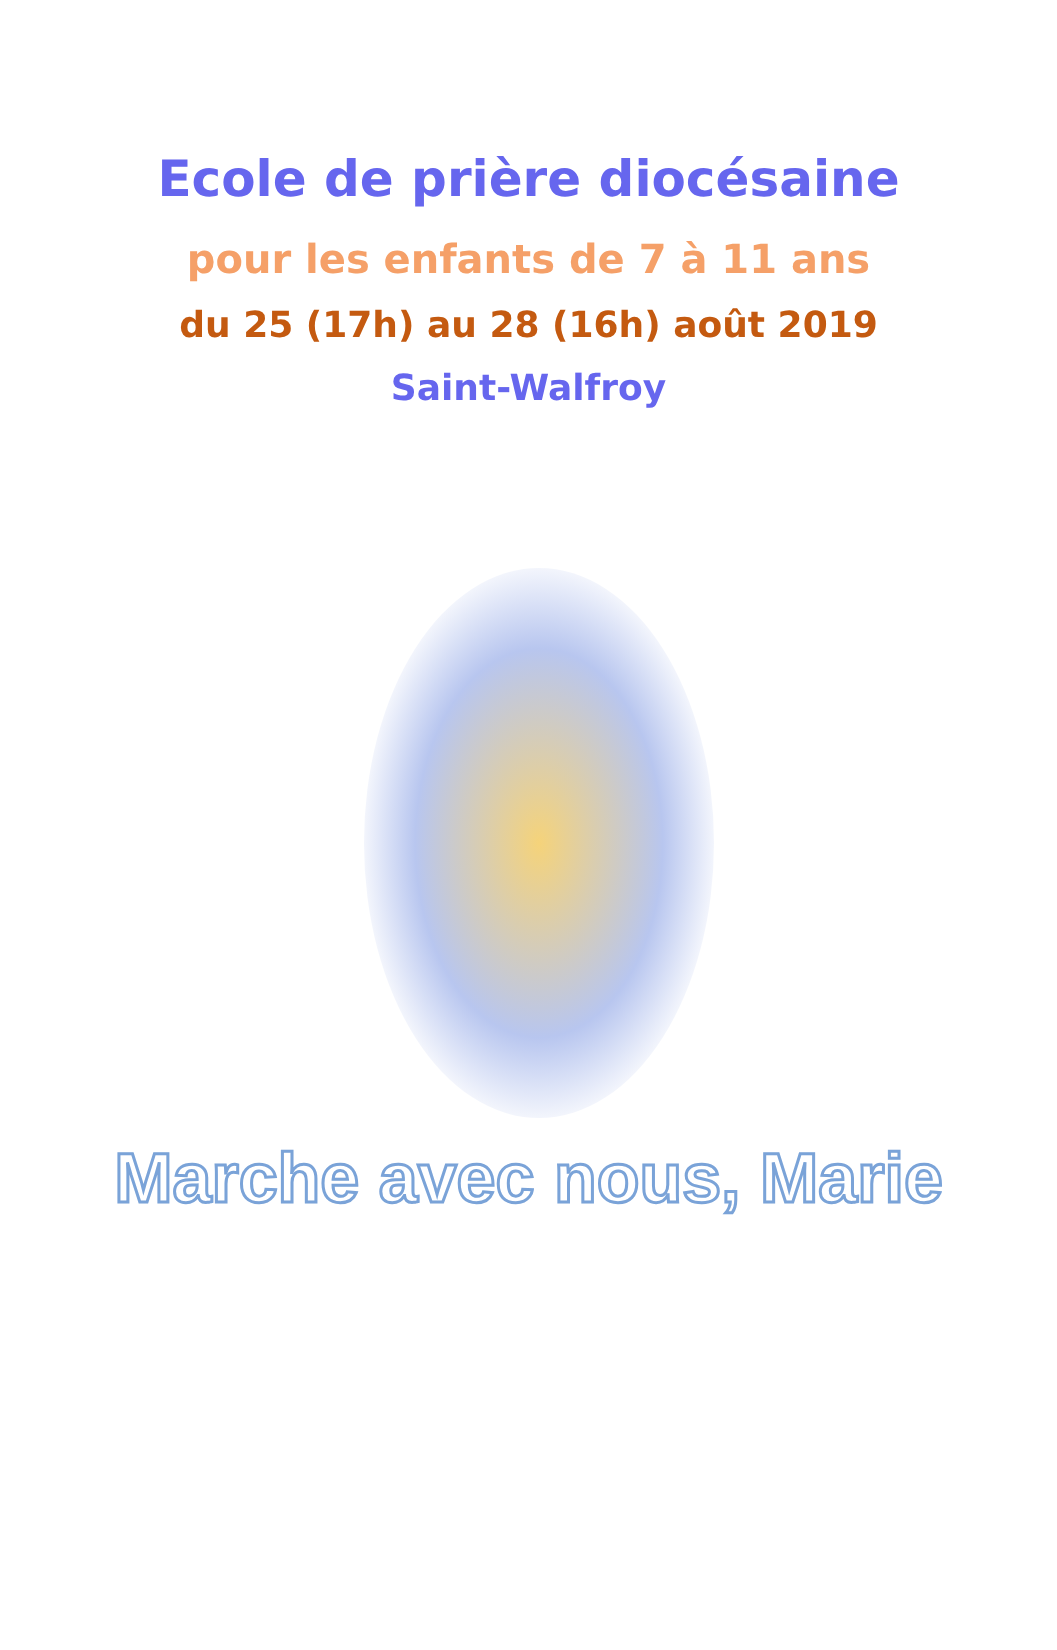Ecole de prière diocésaine
pour les enfants de 7 à 11 ans
du 25 (17h) au 28 (16h) août 2019
Saint-Walfroy
Marche avec nous, Marie